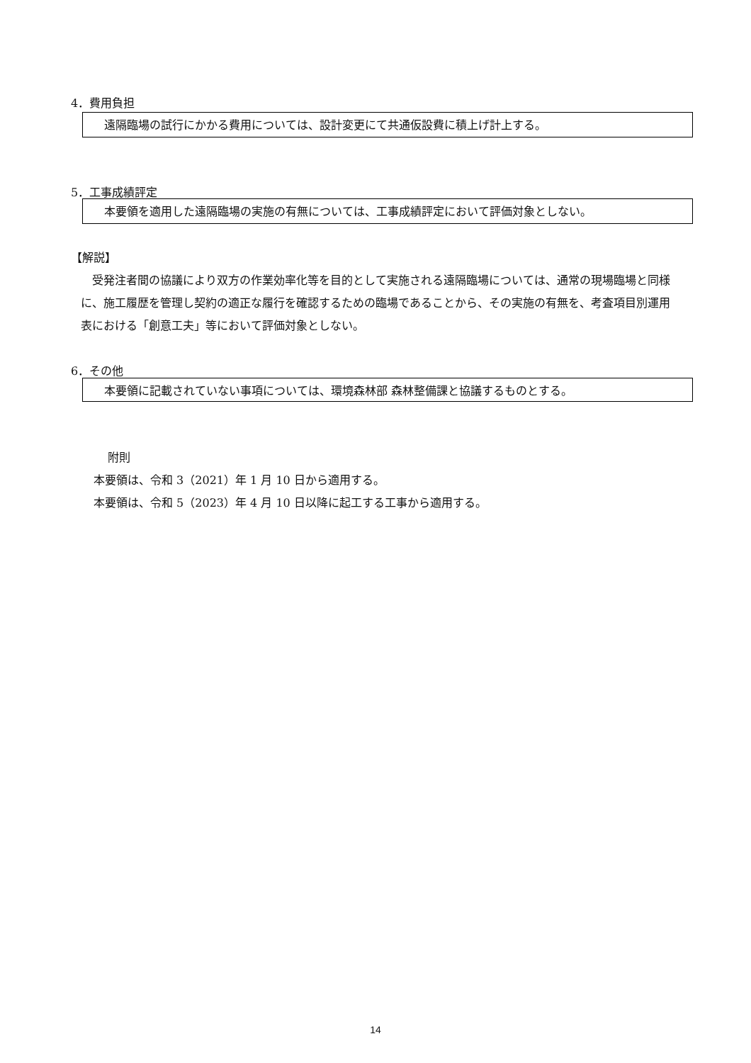4．費用負担
遠隔臨場の試行にかかる費用については、設計変更にて共通仮設費に積上げ計上する。
5．工事成績評定
本要領を適用した遠隔臨場の実施の有無については、工事成績評定において評価対象としない。
【解説】
　受発注者間の協議により双方の作業効率化等を目的として実施される遠隔臨場については、通常の現場臨場と同様に、施工履歴を管理し契約の適正な履行を確認するための臨場であることから、その実施の有無を、考査項目別運用表における「創意工夫」等において評価対象としない。
6．その他
本要領に記載されていない事項については、環境森林部 森林整備課と協議するものとする。
附則
本要領は、令和 3（2021）年 1 月 10 日から適用する。
本要領は、令和 5（2023）年 4 月 10 日以降に起工する工事から適用する。
14